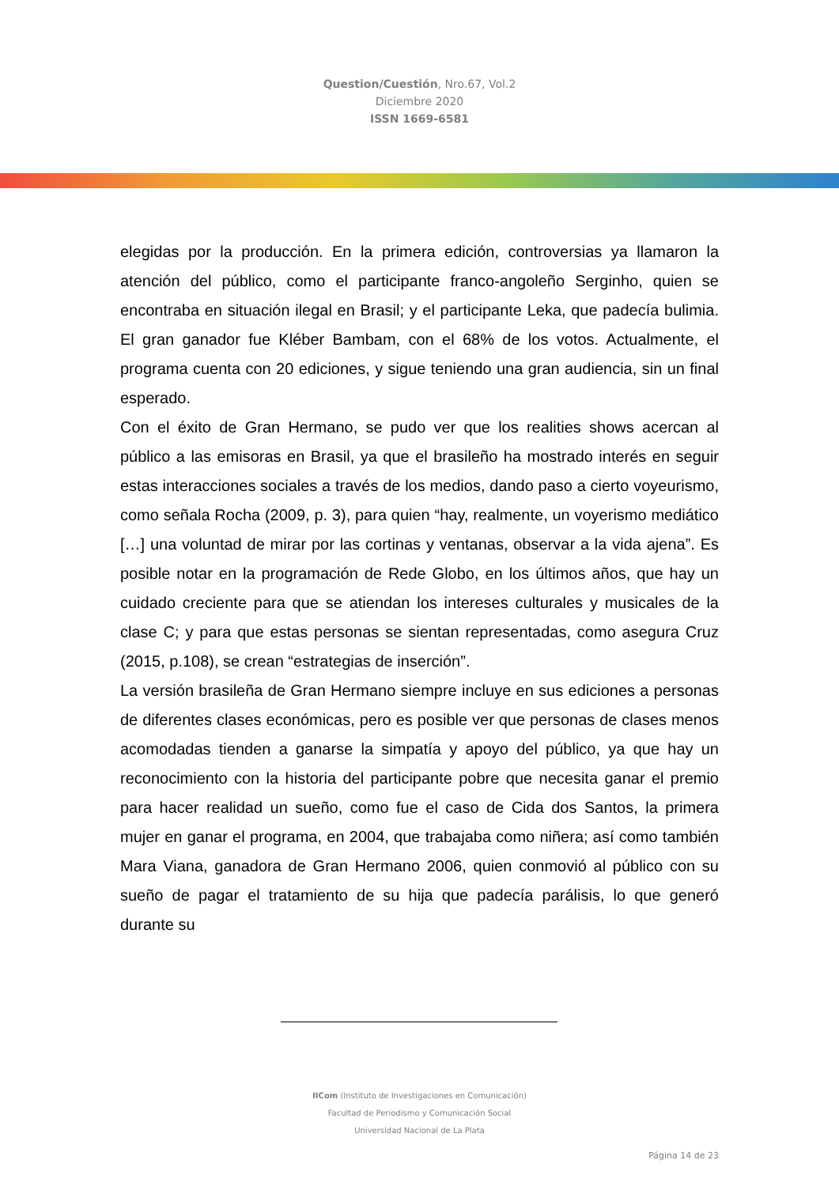Question/Cuestión, Nro.67, Vol.2
Diciembre 2020
ISSN 1669-6581
elegidas por la producción. En la primera edición, controversias ya llamaron la atención del público, como el participante franco-angoleño Serginho, quien se encontraba en situación ilegal en Brasil; y el participante Leka, que padecía bulimia. El gran ganador fue Kléber Bambam, con el 68% de los votos. Actualmente, el programa cuenta con 20 ediciones, y sigue teniendo una gran audiencia, sin un final esperado.
Con el éxito de Gran Hermano, se pudo ver que los realities shows acercan al público a las emisoras en Brasil, ya que el brasileño ha mostrado interés en seguir estas interacciones sociales a través de los medios, dando paso a cierto voyeurismo, como señala Rocha (2009, p. 3), para quien “hay, realmente, un voyerismo mediático […] una voluntad de mirar por las cortinas y ventanas, observar a la vida ajena”. Es posible notar en la programación de Rede Globo, en los últimos años, que hay un cuidado creciente para que se atiendan los intereses culturales y musicales de la clase C; y para que estas personas se sientan representadas, como asegura Cruz (2015, p.108), se crean “estrategias de inserción”.
La versión brasileña de Gran Hermano siempre incluye en sus ediciones a personas de diferentes clases económicas, pero es posible ver que personas de clases menos acomodadas tienden a ganarse la simpatía y apoyo del público, ya que hay un reconocimiento con la historia del participante pobre que necesita ganar el premio para hacer realidad un sueño, como fue el caso de Cida dos Santos, la primera mujer en ganar el programa, en 2004, que trabajaba como niñera; así como también Mara Viana, ganadora de Gran Hermano 2006, quien conmovió al público con su sueño de pagar el tratamiento de su hija que padecía parálisis, lo que generó durante su
IICom (Instituto de Investigaciones en Comunicación)
Facultad de Periodismo y Comunicación Social
Universidad Nacional de La Plata
Página 14 de 23